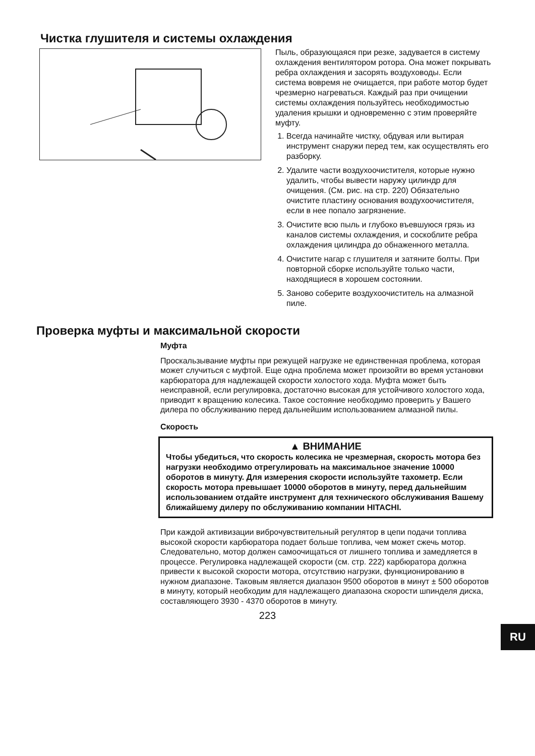Чистка глушителя и системы охлаждения
Пыль, образующаяся при резке, задувается в систему охлаждения вентилятором ротора. Она может покрывать ребра охлаждения и засорять воздуховоды. Если система вовремя не очищается, при работе мотор будет чрезмерно нагреваться. Каждый раз при очищении системы охлаждения пользуйтесь необходимостью удаления крышки и одновременно с этим проверяйте муфту.
1. Всегда начинайте чистку, обдувая или вытирая инструмент снаружи перед тем, как осуществлять его разборку.
2. Удалите части воздухоочистителя, которые нужно удалить, чтобы вывести наружу цилиндр для очищения. (См. рис. на стр. 220) Обязательно очистите пластину основания воздухоочистителя, если в нее попало загрязнение.
3. Очистите всю пыль и глубоко въевшуюся грязь из каналов системы охлаждения, и соскоблите ребра охлаждения цилиндра до обнаженного металла.
4. Очистите нагар с глушителя и затяните болты. При повторной сборке используйте только части, находящиеся в хорошем состоянии.
5. Заново соберите воздухоочиститель на алмазной пиле.
Проверка муфты и максимальной скорости
Муфта
Проскальзывание муфты при режущей нагрузке не единственная проблема, которая может случиться с муфтой. Еще одна проблема может произойти во время установки карбюратора для надлежащей скорости холостого хода. Муфта может быть неисправной, если регулировка, достаточно высокая для устойчивого холостого хода, приводит к вращению колесика. Такое состояние необходимо проверить у Вашего дилера по обслуживанию перед дальнейшим использованием алмазной пилы.
Скорость
▲ ВНИМАНИЕ
Чтобы убедиться, что скорость колесика не чрезмерная, скорость мотора без нагрузки необходимо отрегулировать на максимальное значение 10000 оборотов в минуту. Для измерения скорости используйте тахометр. Если скорость мотора превышает 10000 оборотов в минуту, перед дальнейшим использованием отдайте инструмент для технического обслуживания Вашему ближайшему дилеру по обслуживанию компании HITACHI.
При каждой активизации виброчувствительный регулятор в цепи подачи топлива высокой скорости карбюратора подает больше топлива, чем может сжечь мотор. Следовательно, мотор должен самоочищаться от лишнего топлива и замедляется в процессе. Регулировка надлежащей скорости (см. стр. 222) карбюратора должна привести к высокой скорости мотора, отсутствию нагрузки, функционированию в нужном диапазоне. Таковым является диапазон 9500 оборотов в минут ± 500 оборотов в минуту, который необходим для надлежащего диапазона скорости шпинделя диска, составляющего 3930 - 4370 оборотов в минуту.
223
RU